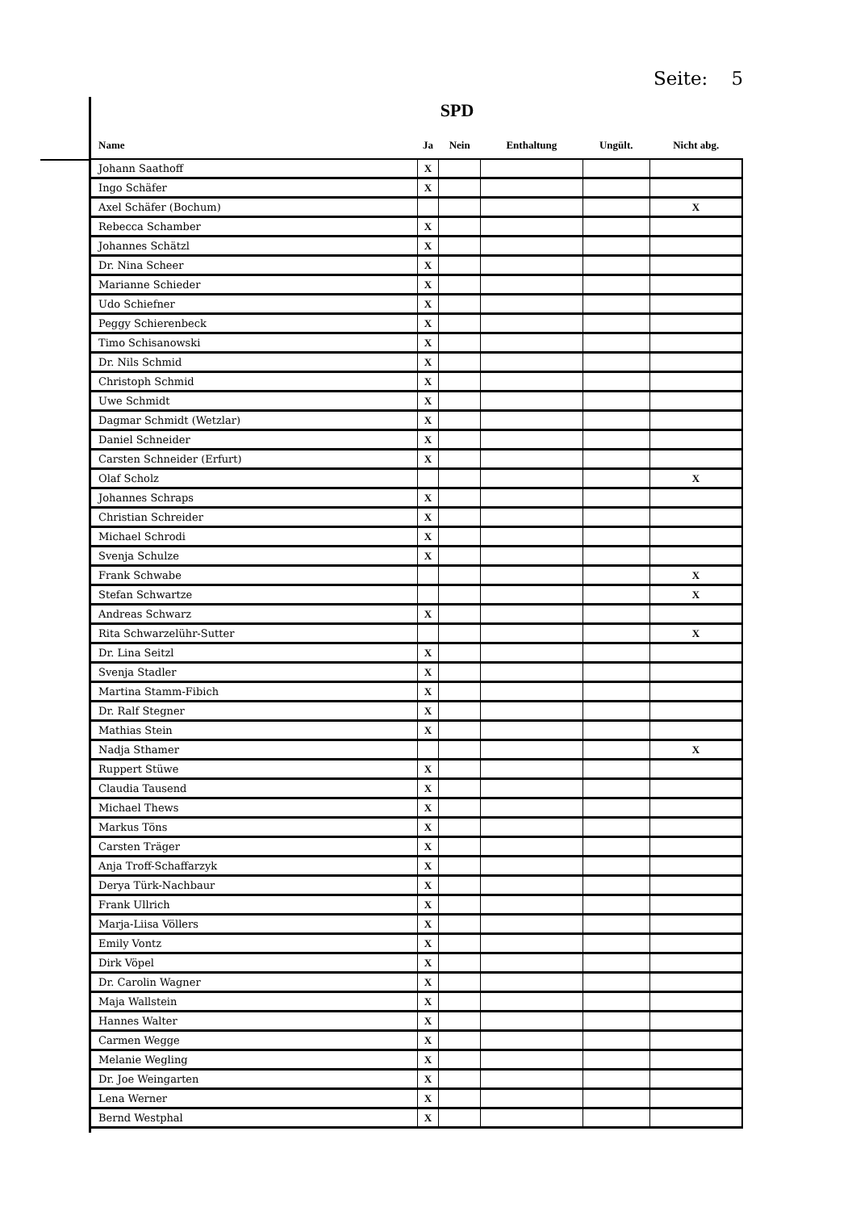Seite: 5
SPD
| Name | Ja | Nein | Enthaltung | Ungült. | Nicht abg. |
| --- | --- | --- | --- | --- | --- |
| Johann Saathoff | X | | | | |
| Ingo Schäfer | X | | | | |
| Axel Schäfer (Bochum) | | | | | X |
| Rebecca Schamber | X | | | | |
| Johannes Schätzl | X | | | | |
| Dr. Nina Scheer | X | | | | |
| Marianne Schieder | X | | | | |
| Udo Schiefner | X | | | | |
| Peggy Schierenbeck | X | | | | |
| Timo Schisanowski | X | | | | |
| Dr. Nils Schmid | X | | | | |
| Christoph Schmid | X | | | | |
| Uwe Schmidt | X | | | | |
| Dagmar Schmidt (Wetzlar) | X | | | | |
| Daniel Schneider | X | | | | |
| Carsten Schneider (Erfurt) | X | | | | |
| Olaf Scholz | | | | | X |
| Johannes Schraps | X | | | | |
| Christian Schreider | X | | | | |
| Michael Schrodi | X | | | | |
| Svenja Schulze | X | | | | |
| Frank Schwabe | | | | | X |
| Stefan Schwartze | | | | | X |
| Andreas Schwarz | X | | | | |
| Rita Schwarzelühr-Sutter | | | | | X |
| Dr. Lina Seitzl | X | | | | |
| Svenja Stadler | X | | | | |
| Martina Stamm-Fibich | X | | | | |
| Dr. Ralf Stegner | X | | | | |
| Mathias Stein | X | | | | |
| Nadja Sthamer | | | | | X |
| Ruppert Stüwe | X | | | | |
| Claudia Tausend | X | | | | |
| Michael Thews | X | | | | |
| Markus Töns | X | | | | |
| Carsten Träger | X | | | | |
| Anja Troff-Schaffarzyk | X | | | | |
| Derya Türk-Nachbaur | X | | | | |
| Frank Ullrich | X | | | | |
| Marja-Liisa Völlers | X | | | | |
| Emily Vontz | X | | | | |
| Dirk Vöpel | X | | | | |
| Dr. Carolin Wagner | X | | | | |
| Maja Wallstein | X | | | | |
| Hannes Walter | X | | | | |
| Carmen Wegge | X | | | | |
| Melanie Wegling | X | | | | |
| Dr. Joe Weingarten | X | | | | |
| Lena Werner | X | | | | |
| Bernd Westphal | X | | | | |